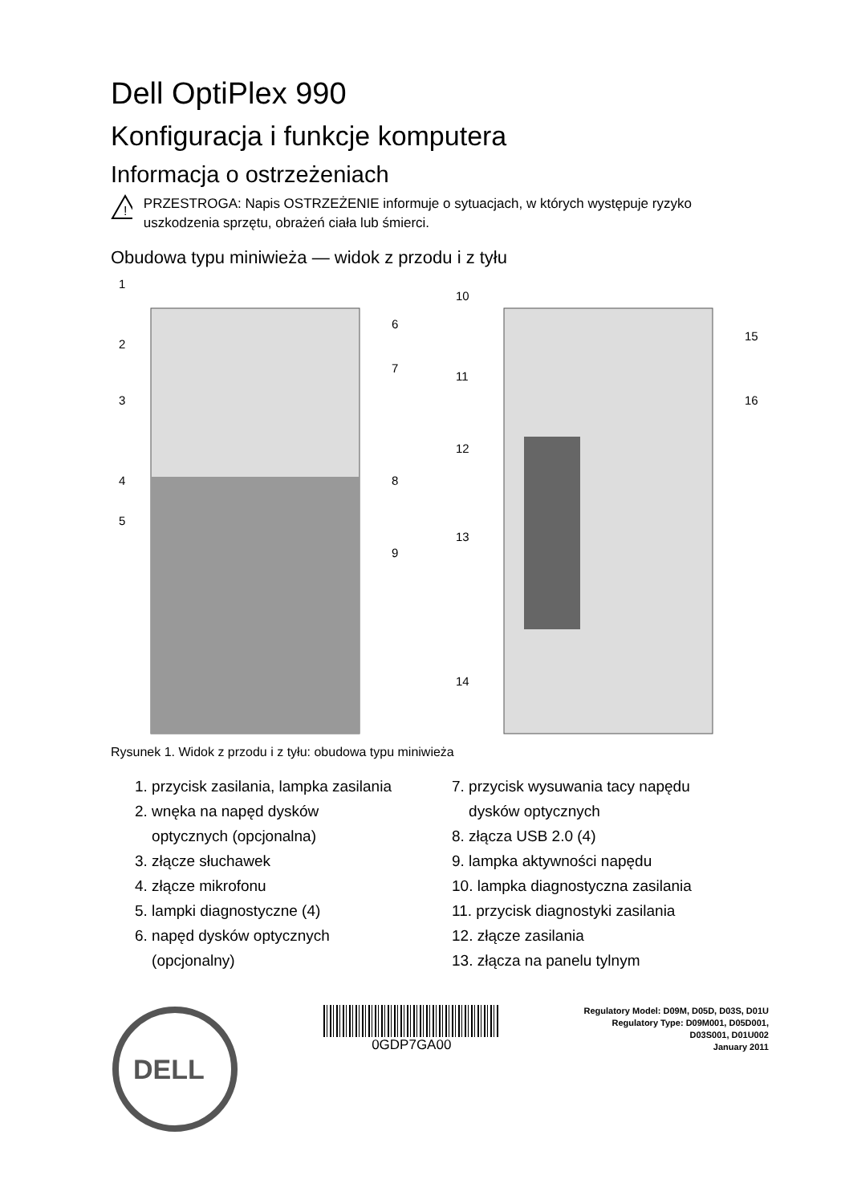Dell OptiPlex 990
Konfiguracja i funkcje komputera
Informacja o ostrzeżeniach
!
PRZESTROGA: Napis OSTRZEŻENIE informuje o sytuacjach, w których występuje ryzyko uszkodzenia sprzętu, obrażeń ciała lub śmierci.
Obudowa typu miniwieża — widok z przodu i z tyłu
1
2
3
4
5
6
7
8
9
10
11
12
13
14
15
16
Rysunek 1. Widok z przodu i z tyłu: obudowa typu miniwieża
1. przycisk zasilania, lampka zasilania
2. wnęka na napęd dysków
optycznych (opcjonalna)
3. złącze słuchawek
4. złącze mikrofonu
5. lampki diagnostyczne (4)
6. napęd dysków optycznych
(opcjonalny)
7. przycisk wysuwania tacy napędu
dysków optycznych
8. złącza USB 2.0 (4)
9. lampka aktywności napędu
10. lampka diagnostyczna zasilania
11. przycisk diagnostyki zasilania
12. złącze zasilania
13. złącza na panelu tylnym
DELL
0GDP7GA00
Regulatory Model: D09M, D05D, D03S, D01U
Regulatory Type: D09M001, D05D001,
D03S001, D01U002
January 2011